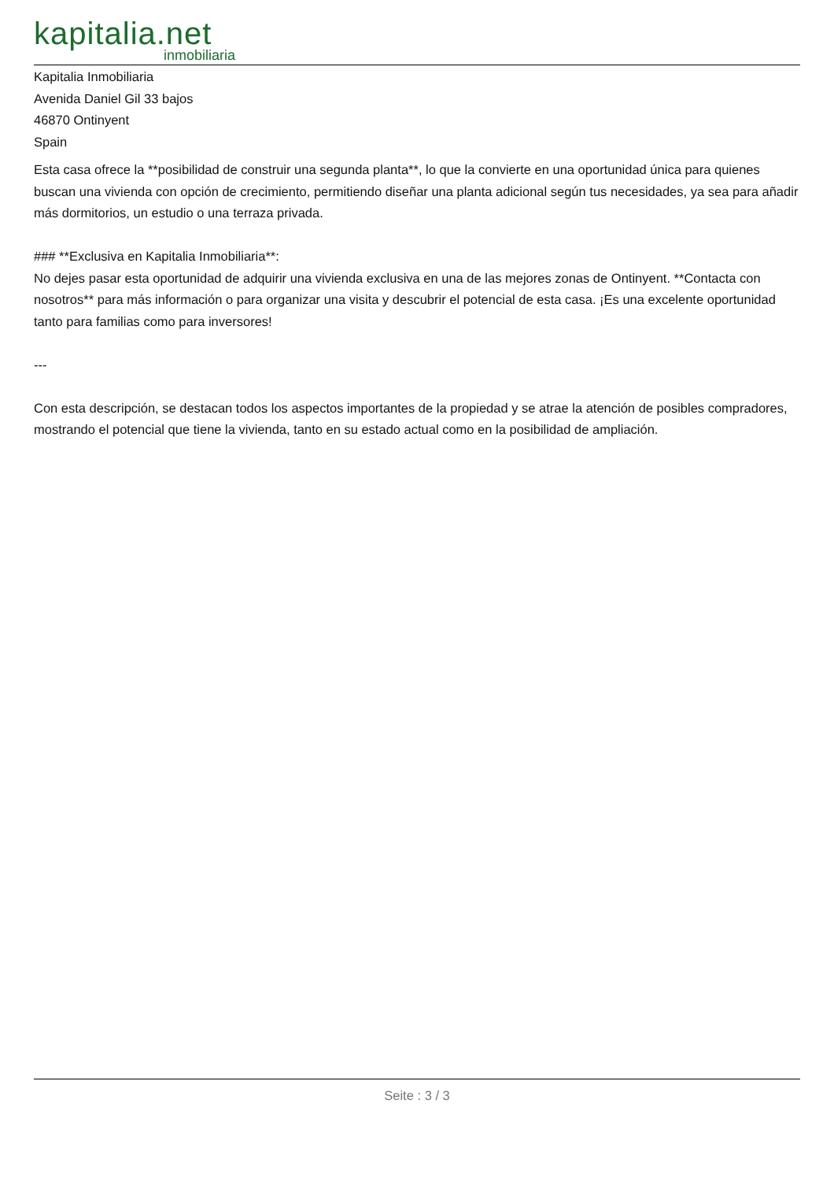kapitalia.net
inmobiliaria
Kapitalia Inmobiliaria
Avenida Daniel Gil 33 bajos
46870 Ontinyent
Spain
Esta casa ofrece la **posibilidad de construir una segunda planta**, lo que la convierte en una oportunidad única para quienes buscan una vivienda con opción de crecimiento, permitiendo diseñar una planta adicional según tus necesidades, ya sea para añadir más dormitorios, un estudio o una terraza privada.
### **Exclusiva en Kapitalia Inmobiliaria**:
No dejes pasar esta oportunidad de adquirir una vivienda exclusiva en una de las mejores zonas de Ontinyent. **Contacta con nosotros** para más información o para organizar una visita y descubrir el potencial de esta casa. ¡Es una excelente oportunidad tanto para familias como para inversores!
---
Con esta descripción, se destacan todos los aspectos importantes de la propiedad y se atrae la atención de posibles compradores, mostrando el potencial que tiene la vivienda, tanto en su estado actual como en la posibilidad de ampliación.
Seite : 3 / 3